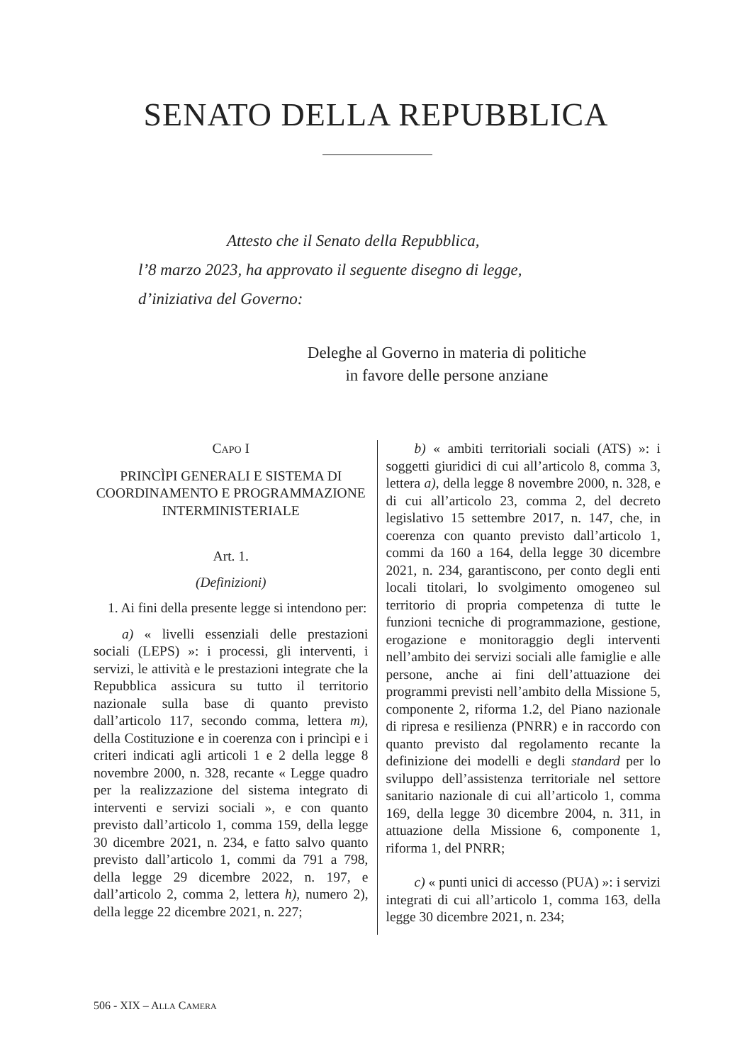SENATO DELLA REPUBBLICA
Attesto che il Senato della Repubblica,
l’8 marzo 2023, ha approvato il seguente disegno di legge,
d’iniziativa del Governo:
Deleghe al Governo in materia di politiche
in favore delle persone anziane
CAPO I
PRINCÌPI GENERALI E SISTEMA DI COORDINAMENTO E PROGRAMMAZIONE INTERMINISTERIALE
Art. 1.
(Definizioni)
1. Ai fini della presente legge si intendono per:
a) « livelli essenziali delle prestazioni sociali (LEPS) »: i processi, gli interventi, i servizi, le attività e le prestazioni integrate che la Repubblica assicura su tutto il territorio nazionale sulla base di quanto previsto dall’articolo 117, secondo comma, lettera m), della Costituzione e in coerenza con i princìpi e i criteri indicati agli articoli 1 e 2 della legge 8 novembre 2000, n. 328, recante « Legge quadro per la realizzazione del sistema integrato di interventi e servizi sociali », e con quanto previsto dall’articolo 1, comma 159, della legge 30 dicembre 2021, n. 234, e fatto salvo quanto previsto dall’articolo 1, commi da 791 a 798, della legge 29 dicembre 2022, n. 197, e dall’articolo 2, comma 2, lettera h), numero 2), della legge 22 dicembre 2021, n. 227;
b) « ambiti territoriali sociali (ATS) »: i soggetti giuridici di cui all’articolo 8, comma 3, lettera a), della legge 8 novembre 2000, n. 328, e di cui all’articolo 23, comma 2, del decreto legislativo 15 settembre 2017, n. 147, che, in coerenza con quanto previsto dall’articolo 1, commi da 160 a 164, della legge 30 dicembre 2021, n. 234, garantiscono, per conto degli enti locali titolari, lo svolgimento omogeneo sul territorio di propria competenza di tutte le funzioni tecniche di programmazione, gestione, erogazione e monitoraggio degli interventi nell’ambito dei servizi sociali alle famiglie e alle persone, anche ai fini dell’attuazione dei programmi previsti nell’ambito della Missione 5, componente 2, riforma 1.2, del Piano nazionale di ripresa e resilienza (PNRR) e in raccordo con quanto previsto dal regolamento recante la definizione dei modelli e degli standard per lo sviluppo dell’assistenza territoriale nel settore sanitario nazionale di cui all’articolo 1, comma 169, della legge 30 dicembre 2004, n. 311, in attuazione della Missione 6, componente 1, riforma 1, del PNRR;
c) « punti unici di accesso (PUA) »: i servizi integrati di cui all’articolo 1, comma 163, della legge 30 dicembre 2021, n. 234;
506 - XIX – ALLA CAMERA